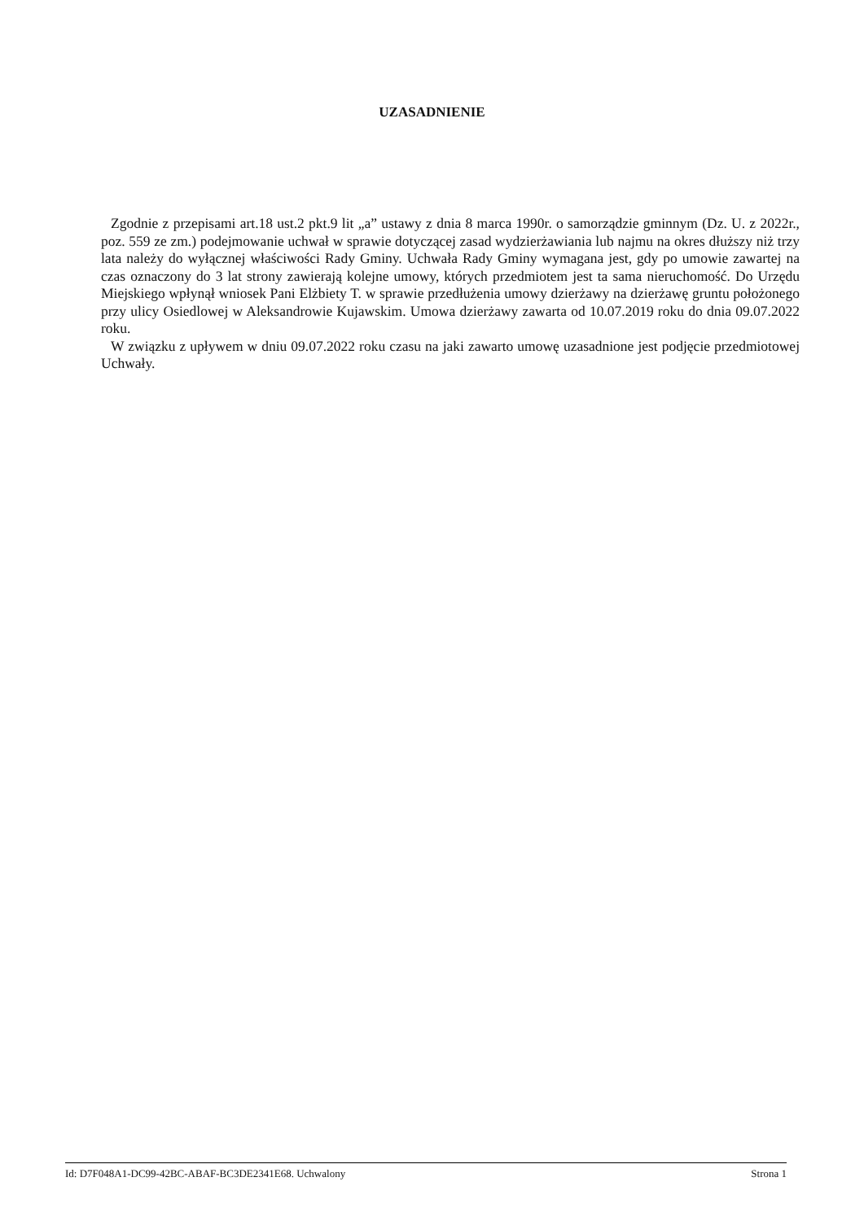UZASADNIENIE
Zgodnie z przepisami art.18 ust.2 pkt.9 lit „a” ustawy z dnia 8 marca 1990r. o samorządzie gminnym (Dz. U. z 2022r., poz. 559 ze zm.) podejmowanie uchwał w sprawie dotyczącej zasad wydzierżawiania lub najmu na okres dłuższy niż trzy lata należy do wyłącznej właściwości Rady Gminy. Uchwała Rady Gminy wymagana jest, gdy po umowie zawartej na czas oznaczony do 3 lat strony zawierają kolejne umowy, których przedmiotem jest ta sama nieruchomość. Do Urzędu Miejskiego wpłynął wniosek Pani Elżbiety T. w sprawie przedłużenia umowy dzierżawy na dzierżawę gruntu położonego przy ulicy Osiedlowej w Aleksandrowie Kujawskim. Umowa dzierżawy zawarta od 10.07.2019 roku do dnia 09.07.2022 roku.
W związku z upływem w dniu 09.07.2022 roku czasu na jaki zawarto umowę uzasadnione jest podjęcie przedmiotowej Uchwały.
Id: D7F048A1-DC99-42BC-ABAF-BC3DE2341E68. Uchwalony Strona 1